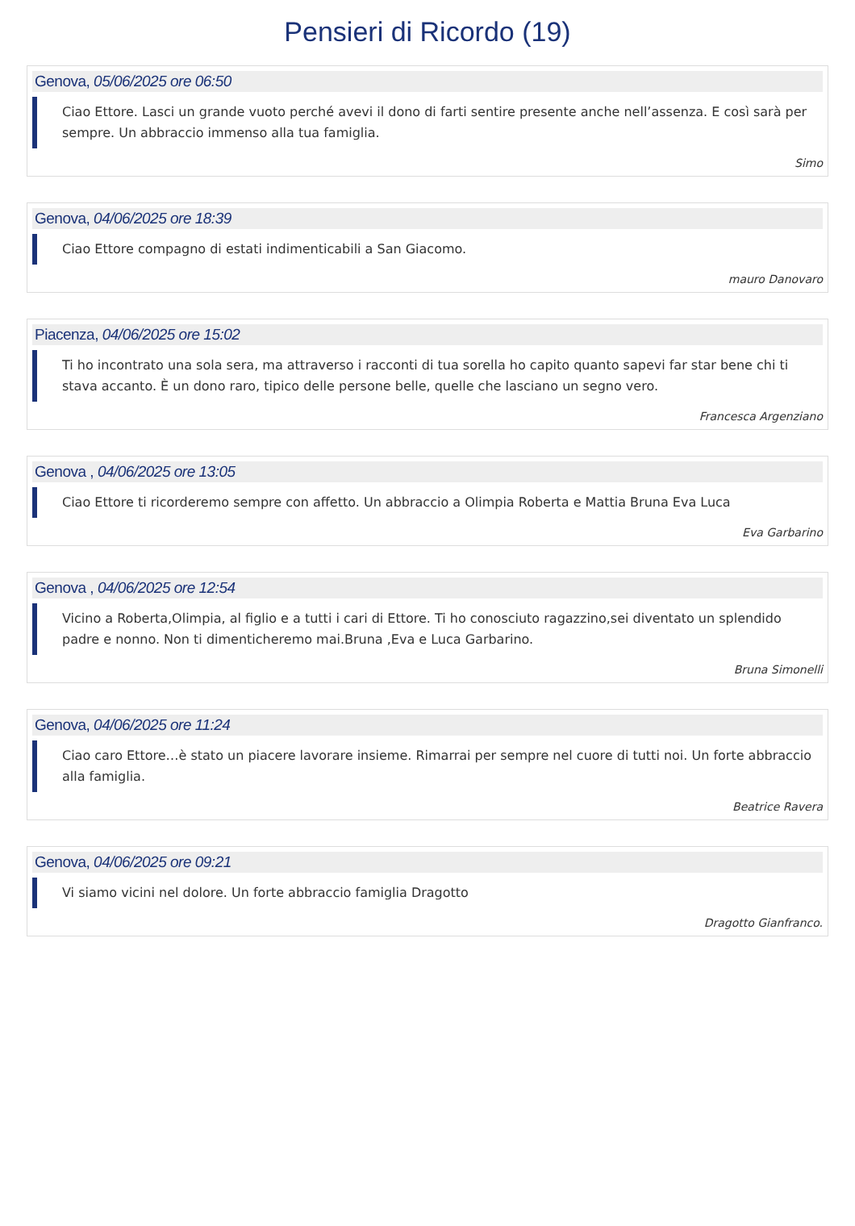Pensieri di Ricordo (19)
Genova, 05/06/2025 ore 06:50
Ciao Ettore. Lasci un grande vuoto perché avevi il dono di farti sentire presente anche nell’assenza. E così sarà per sempre. Un abbraccio immenso alla tua famiglia.
Simo
Genova, 04/06/2025 ore 18:39
Ciao Ettore compagno di estati indimenticabili a San Giacomo.
mauro Danovaro
Piacenza, 04/06/2025 ore 15:02
Ti ho incontrato una sola sera, ma attraverso i racconti di tua sorella ho capito quanto sapevi far star bene chi ti stava accanto. È un dono raro, tipico delle persone belle, quelle che lasciano un segno vero.
Francesca Argenziano
Genova , 04/06/2025 ore 13:05
Ciao Ettore ti ricorderemo sempre con affetto. Un abbraccio a Olimpia Roberta e Mattia Bruna Eva Luca
Eva Garbarino
Genova , 04/06/2025 ore 12:54
Vicino a Roberta,Olimpia, al figlio e a tutti i cari di Ettore. Ti ho conosciuto ragazzino,sei diventato un splendido padre e nonno. Non ti dimenticheremo mai.Bruna ,Eva e Luca Garbarino.
Bruna Simonelli
Genova, 04/06/2025 ore 11:24
Ciao caro Ettore…è stato un piacere lavorare insieme. Rimarrai per sempre nel cuore di tutti noi. Un forte abbraccio alla famiglia.
Beatrice Ravera
Genova, 04/06/2025 ore 09:21
Vi siamo vicini nel dolore. Un forte abbraccio famiglia Dragotto
Dragotto Gianfranco.